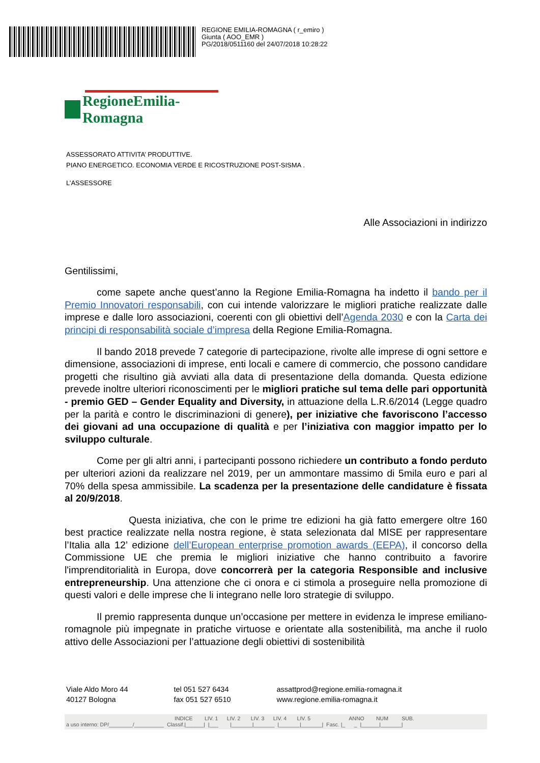REGIONE EMILIA-ROMAGNA ( r_emiro )
Giunta ( AOO_EMR )
PG/2018/0511160 del 24/07/2018 10:28:22
RegioneEmilia-Romagna
ASSESSORATO ATTIVITA’ PRODUTTIVE.
PIANO ENERGETICO. ECONOMIA VERDE E RICOSTRUZIONE POST-SISMA .
L’ASSESSORE
Alle Associazioni in indirizzo
Gentilissimi,
come sapete anche quest’anno la Regione Emilia-Romagna ha indetto il bando per il Premio Innovatori responsabili, con cui intende valorizzare le migliori pratiche realizzate dalle imprese e dalle loro associazioni, coerenti con gli obiettivi dell’Agenda 2030 e con la Carta dei principi di responsabilità sociale d’impresa della Regione Emilia-Romagna.
Il bando 2018 prevede 7 categorie di partecipazione, rivolte alle imprese di ogni settore e dimensione, associazioni di imprese, enti locali e camere di commercio, che possono candidare progetti che risultino già avviati alla data di presentazione della domanda. Questa edizione prevede inoltre ulteriori riconoscimenti per le migliori pratiche sul tema delle pari opportunità - premio GED – Gender Equality and Diversity, in attuazione della L.R.6/2014 (Legge quadro per la parità e contro le discriminazioni di genere), per iniziative che favoriscono l’accesso dei giovani ad una occupazione di qualità e per l’iniziativa con maggior impatto per lo sviluppo culturale.
Come per gli altri anni, i partecipanti possono richiedere un contributo a fondo perduto per ulteriori azioni da realizzare nel 2019, per un ammontare massimo di 5mila euro e pari al 70% della spesa ammissibile. La scadenza per la presentazione delle candidature è fissata al 20/9/2018.
Questa iniziativa, che con le prime tre edizioni ha già fatto emergere oltre 160 best practice realizzate nella nostra regione, è stata selezionata dal MISE per rappresentare l’Italia alla 12’ edizione dell’European enterprise promotion awards (EEPA), il concorso della Commissione UE che premia le migliori iniziative che hanno contribuito a favorire l'imprenditorialità in Europa, dove concorrerà per la categoria Responsible and inclusive entrepreneurship. Una attenzione che ci onora e ci stimola a proseguire nella promozione di questi valori e delle imprese che li integrano nelle loro strategie di sviluppo.
Il premio rappresenta dunque un’occasione per mettere in evidenza le imprese emiliano-romagnole più impegnate in pratiche virtuose e orientate alla sostenibilità, ma anche il ruolo attivo delle Associazioni per l’attuazione degli obiettivi di sostenibilità
Viale Aldo Moro 44
40127 Bologna
tel 051 527 6434
fax 051 527 6510
assattprod@regione.emilia-romagna.it
www.regione.emilia-romagna.it
INDICE LIV. 1 LIV. 2 LIV. 3 LIV. 4 LIV. 5 ANNO NUM SUB. a uso interno: DP/________/__________ Classif.|______| |___ |_______|_______ |_______|_______| Fasc. |_ _ |______|_______|